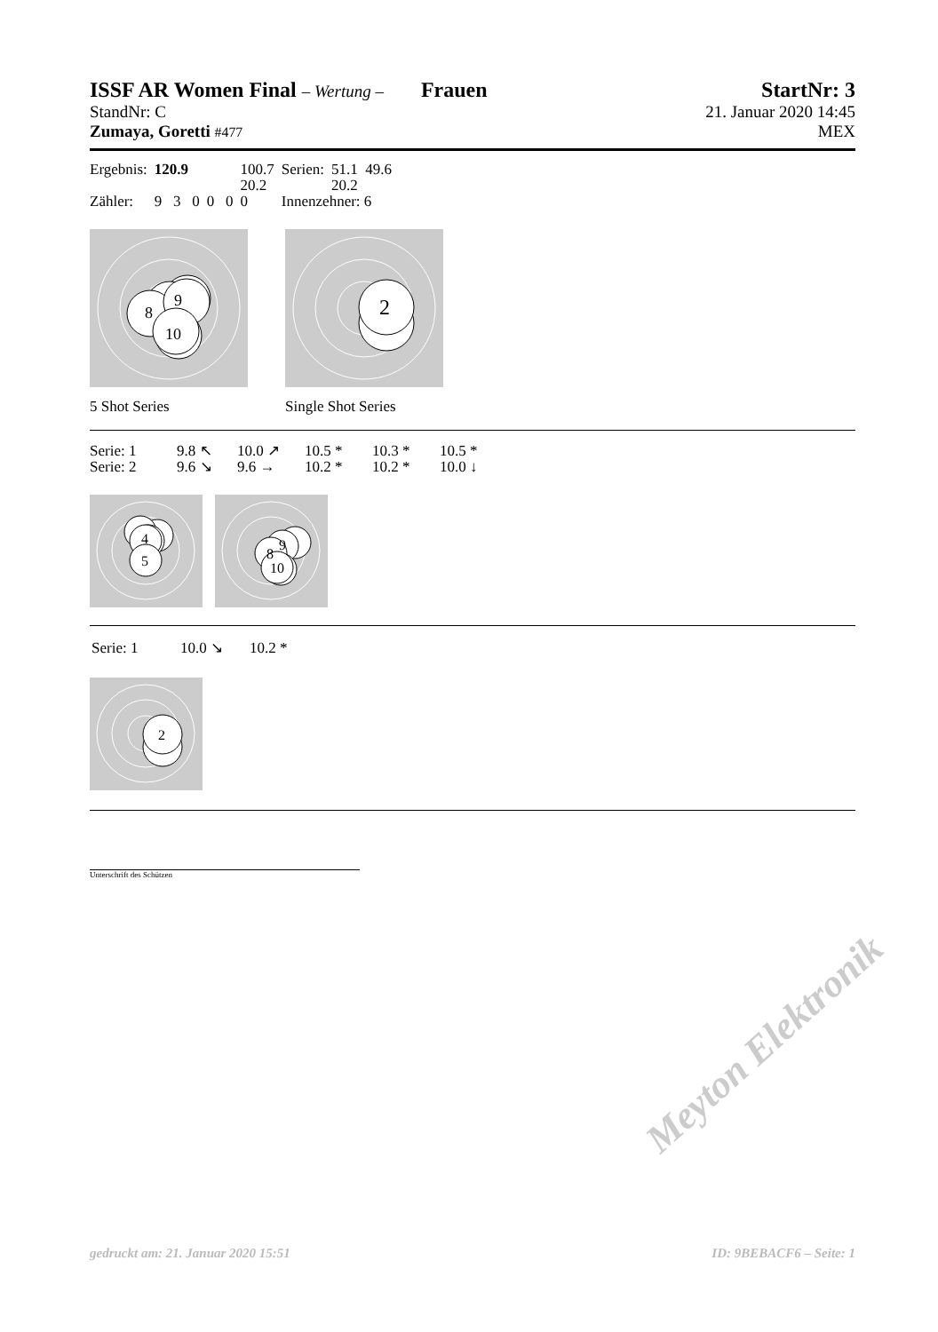ISSF AR Women Final – Wertung – Frauen
StartNr: 3
StandNr: C 21. Januar 2020 14:45
Zumaya, Goretti #477 MEX
| Ergebnis: | 120.9 | | 100.7 | | Serien: | 51.1 49.6 |
| | | | 20.2 | | | 20.2 |
| Zähler: | 9 3 0 | 0 0 | 0 | | Innenzehner: 6 | |
9
8
10
5 Shot Series
2
Single Shot Series
| Serie: 1 | 9.8 ↖ | 10.0 ↗ | 10.5 * | 10.3 * | 10.5 * |
| Serie: 2 | 9.6 ↘ | 9.6 → | 10.2 * | 10.2 * | 10.0 ↓ |
4
5
9
8
10
| Serie: 1 | 10.0 ↘ | 10.2 * |
2
Unterschrift des Schützen
Meyton Elektronik
gedruckt am: 21. Januar 2020 15:51 ID: 9BEBACF6 – Seite: 1